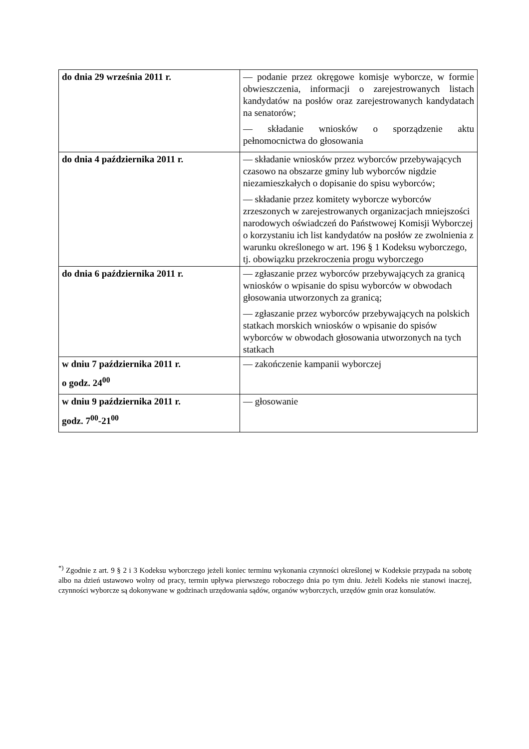| do dnia 29 września 2011 r. | — podanie przez okręgowe komisje wyborcze, w formie obwieszczenia, informacji o zarejestrowanych listach kandydatów na posłów oraz zarejestrowanych kandydatach na senatorów; — składanie wniosków o sporządzenie aktu pełnomocnictwa do głosowania |
| do dnia 4 października 2011 r. | — składanie wniosków przez wyborców przebywających czasowo na obszarze gminy lub wyborców nigdzie niezamieszkałych o dopisanie do spisu wyborców; — składanie przez komitety wyborcze wyborców zrzeszonych w zarejestrowanych organizacjach mniejszości narodowych oświadczeń do Państwowej Komisji Wyborczej o korzystaniu ich list kandydatów na posłów ze zwolnienia z warunku określonego w art. 196 § 1 Kodeksu wyborczego, tj. obowiązku przekroczenia progu wyborczego |
| do dnia 6 października 2011 r. | — zgłaszanie przez wyborców przebywających za granicą wniosków o wpisanie do spisu wyborców w obwodach głosowania utworzonych za granicą; — zgłaszanie przez wyborców przebywających na polskich statkach morskich wniosków o wpisanie do spisów wyborców w obwodach głosowania utworzonych na tych statkach |
| w dniu 7 października 2011 r. o godz. 24<sup>00</sup> | — zakończenie kampanii wyborczej |
| w dniu 9 października 2011 r. godz. 7<sup>00</sup>-21<sup>00</sup> | — głosowanie |
<sup>*)</sup> Zgodnie z art. 9 § 2 i 3 Kodeksu wyborczego jeżeli koniec terminu wykonania czynności określonej w Kodeksie przypada na sobotę albo na dzień ustawowo wolny od pracy, termin upływa pierwszego roboczego dnia po tym dniu. Jeżeli Kodeks nie stanowi inaczej, czynności wyborcze są dokonywane w godzinach urzędowania sądów, organów wyborczych, urzędów gmin oraz konsulatów.